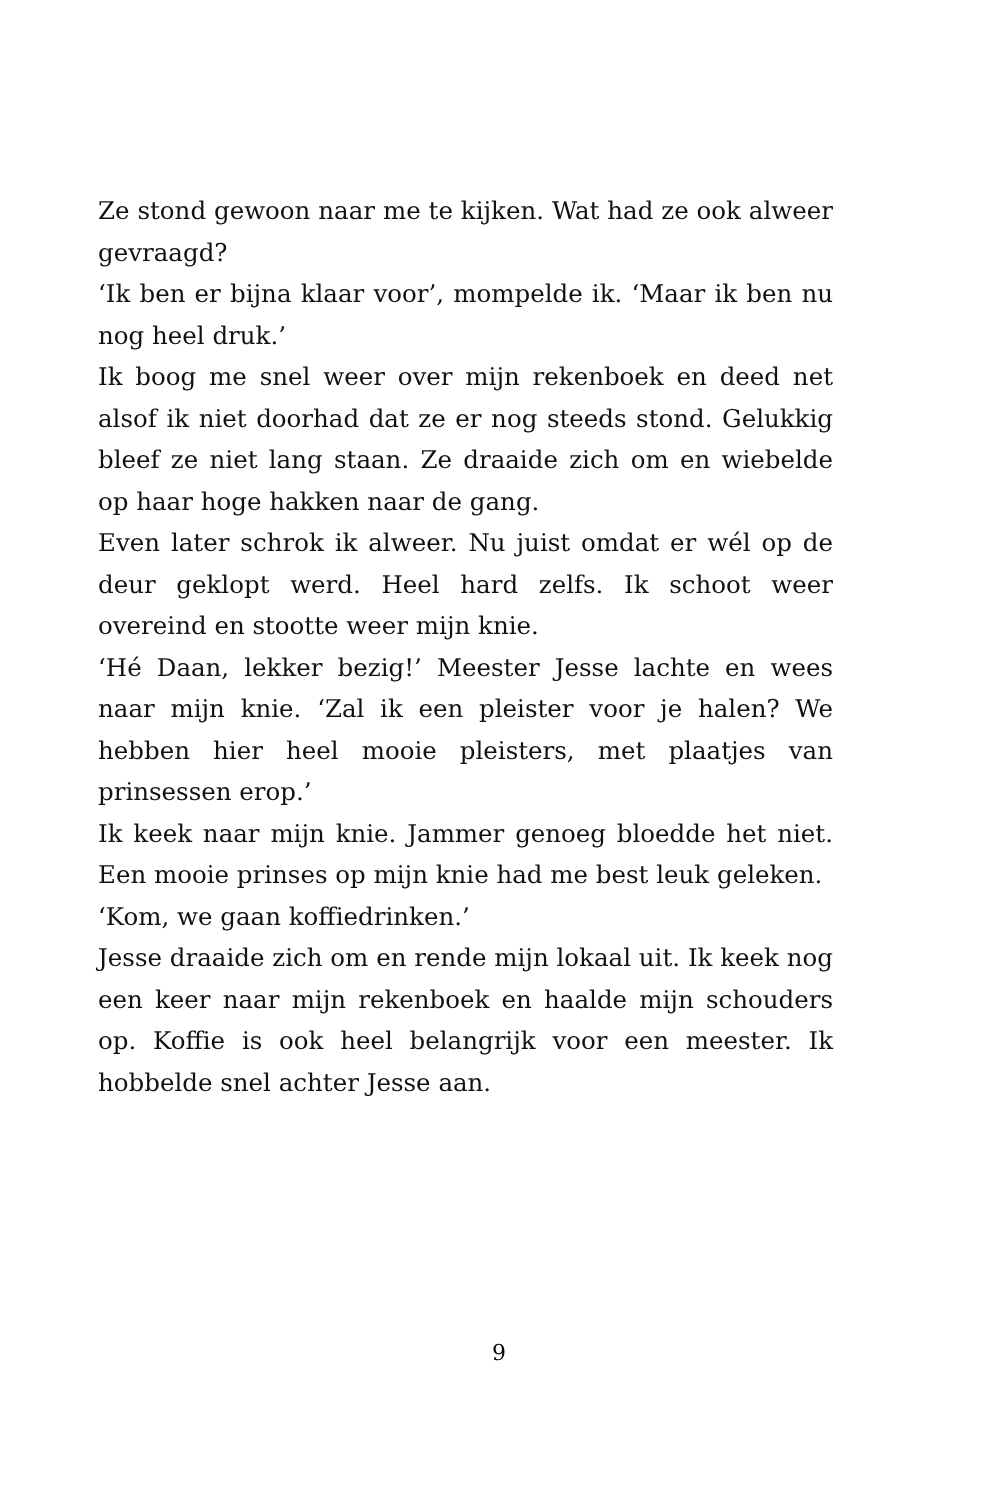Ze stond gewoon naar me te kijken. Wat had ze ook alweer gevraagd?
‘Ik ben er bijna klaar voor’, mompelde ik. ‘Maar ik ben nu nog heel druk.’
Ik boog me snel weer over mijn rekenboek en deed net alsof ik niet doorhad dat ze er nog steeds stond. Gelukkig bleef ze niet lang staan. Ze draaide zich om en wiebelde op haar hoge hakken naar de gang.
Even later schrok ik alweer. Nu juist omdat er wél op de deur geklopt werd. Heel hard zelfs. Ik schoot weer overeind en stootte weer mijn knie.
‘Hé Daan, lekker bezig!’ Meester Jesse lachte en wees naar mijn knie. ‘Zal ik een pleister voor je halen? We hebben hier heel mooie pleisters, met plaatjes van prinsessen erop.’
Ik keek naar mijn knie. Jammer genoeg bloedde het niet. Een mooie prinses op mijn knie had me best leuk geleken.
‘Kom, we gaan koffiedrinken.’
Jesse draaide zich om en rende mijn lokaal uit. Ik keek nog een keer naar mijn rekenboek en haalde mijn schouders op. Koffie is ook heel belangrijk voor een meester. Ik hobbelde snel achter Jesse aan.
9